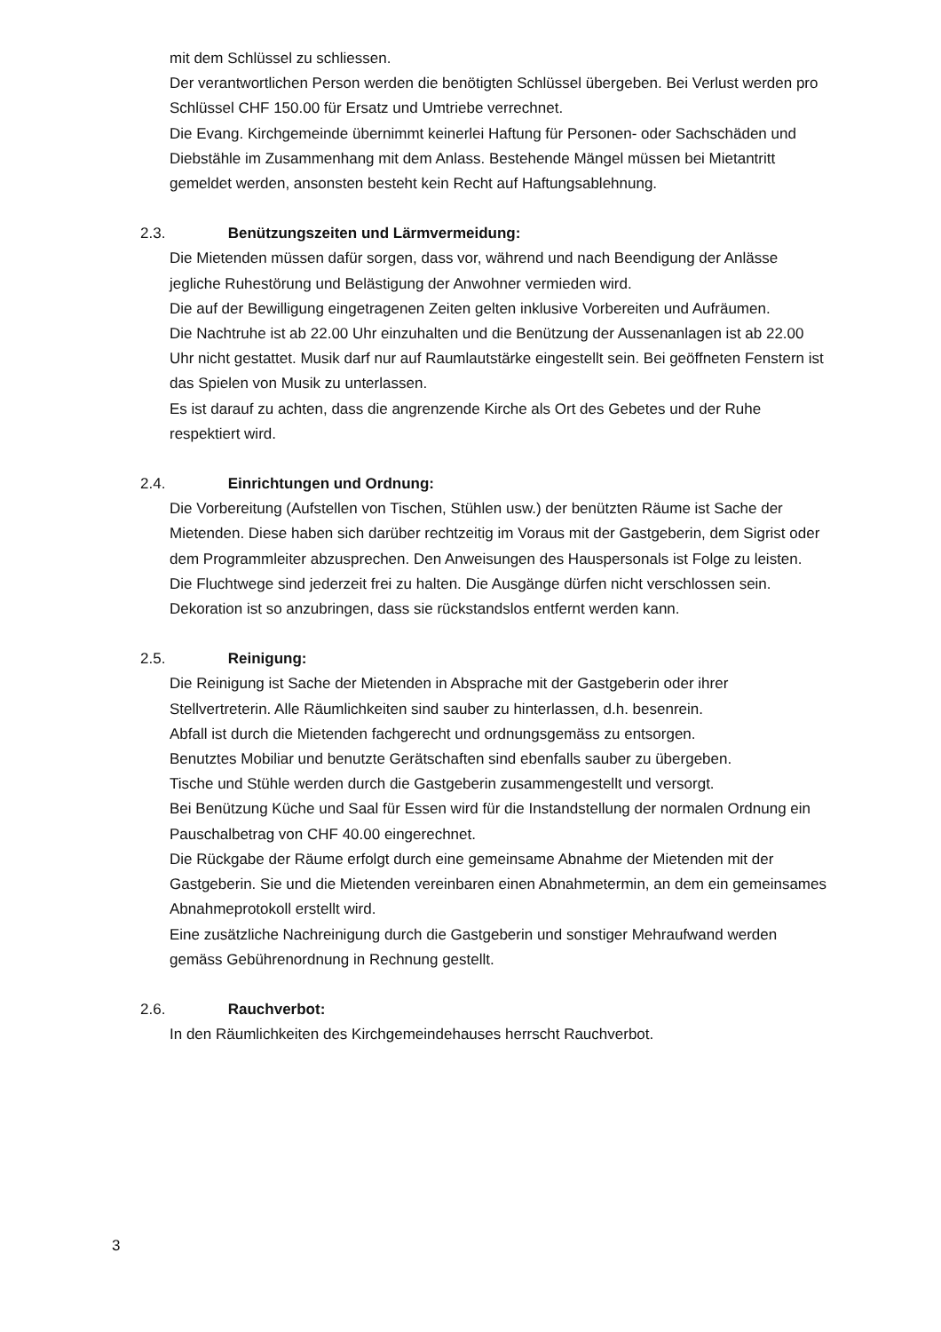mit dem Schlüssel zu schliessen.
Der verantwortlichen Person werden die benötigten Schlüssel übergeben. Bei Verlust werden pro Schlüssel CHF 150.00 für Ersatz und Umtriebe verrechnet.
Die Evang. Kirchgemeinde übernimmt keinerlei Haftung für Personen- oder Sachschäden und Diebstähle im Zusammenhang mit dem Anlass. Bestehende Mängel müssen bei Mietantritt gemeldet werden, ansonsten besteht kein Recht auf Haftungsablehnung.
2.3. Benützungszeiten und Lärmvermeidung:
Die Mietenden müssen dafür sorgen, dass vor, während und nach Beendigung der Anlässe jegliche Ruhestörung und Belästigung der Anwohner vermieden wird.
Die auf der Bewilligung eingetragenen Zeiten gelten inklusive Vorbereiten und Aufräumen.
Die Nachtruhe ist ab 22.00 Uhr einzuhalten und die Benützung der Aussenanlagen ist ab 22.00 Uhr nicht gestattet. Musik darf nur auf Raumlautstärke eingestellt sein. Bei geöffneten Fenstern ist das Spielen von Musik zu unterlassen.
Es ist darauf zu achten, dass die angrenzende Kirche als Ort des Gebetes und der Ruhe respektiert wird.
2.4. Einrichtungen und Ordnung:
Die Vorbereitung (Aufstellen von Tischen, Stühlen usw.) der benützten Räume ist Sache der Mietenden. Diese haben sich darüber rechtzeitig im Voraus mit der Gastgeberin, dem Sigrist oder dem Programmleiter abzusprechen. Den Anweisungen des Hauspersonals ist Folge zu leisten.
Die Fluchtwege sind jederzeit frei zu halten. Die Ausgänge dürfen nicht verschlossen sein.
Dekoration ist so anzubringen, dass sie rückstandslos entfernt werden kann.
2.5. Reinigung:
Die Reinigung ist Sache der Mietenden in Absprache mit der Gastgeberin oder ihrer Stellvertreterin. Alle Räumlichkeiten sind sauber zu hinterlassen, d.h. besenrein.
Abfall ist durch die Mietenden fachgerecht und ordnungsgemäss zu entsorgen.
Benutztes Mobiliar und benutzte Gerätschaften sind ebenfalls sauber zu übergeben.
Tische und Stühle werden durch die Gastgeberin zusammengestellt und versorgt.
Bei Benützung Küche und Saal für Essen wird für die Instandstellung der normalen Ordnung ein Pauschalbetrag von CHF 40.00 eingerechnet.
Die Rückgabe der Räume erfolgt durch eine gemeinsame Abnahme der Mietenden mit der Gastgeberin. Sie und die Mietenden vereinbaren einen Abnahmetermin, an dem ein gemeinsames Abnahmeprotokoll erstellt wird.
Eine zusätzliche Nachreinigung durch die Gastgeberin und sonstiger Mehraufwand werden gemäss Gebührenordnung in Rechnung gestellt.
2.6. Rauchverbot:
In den Räumlichkeiten des Kirchgemeindehauses herrscht Rauchverbot.
3